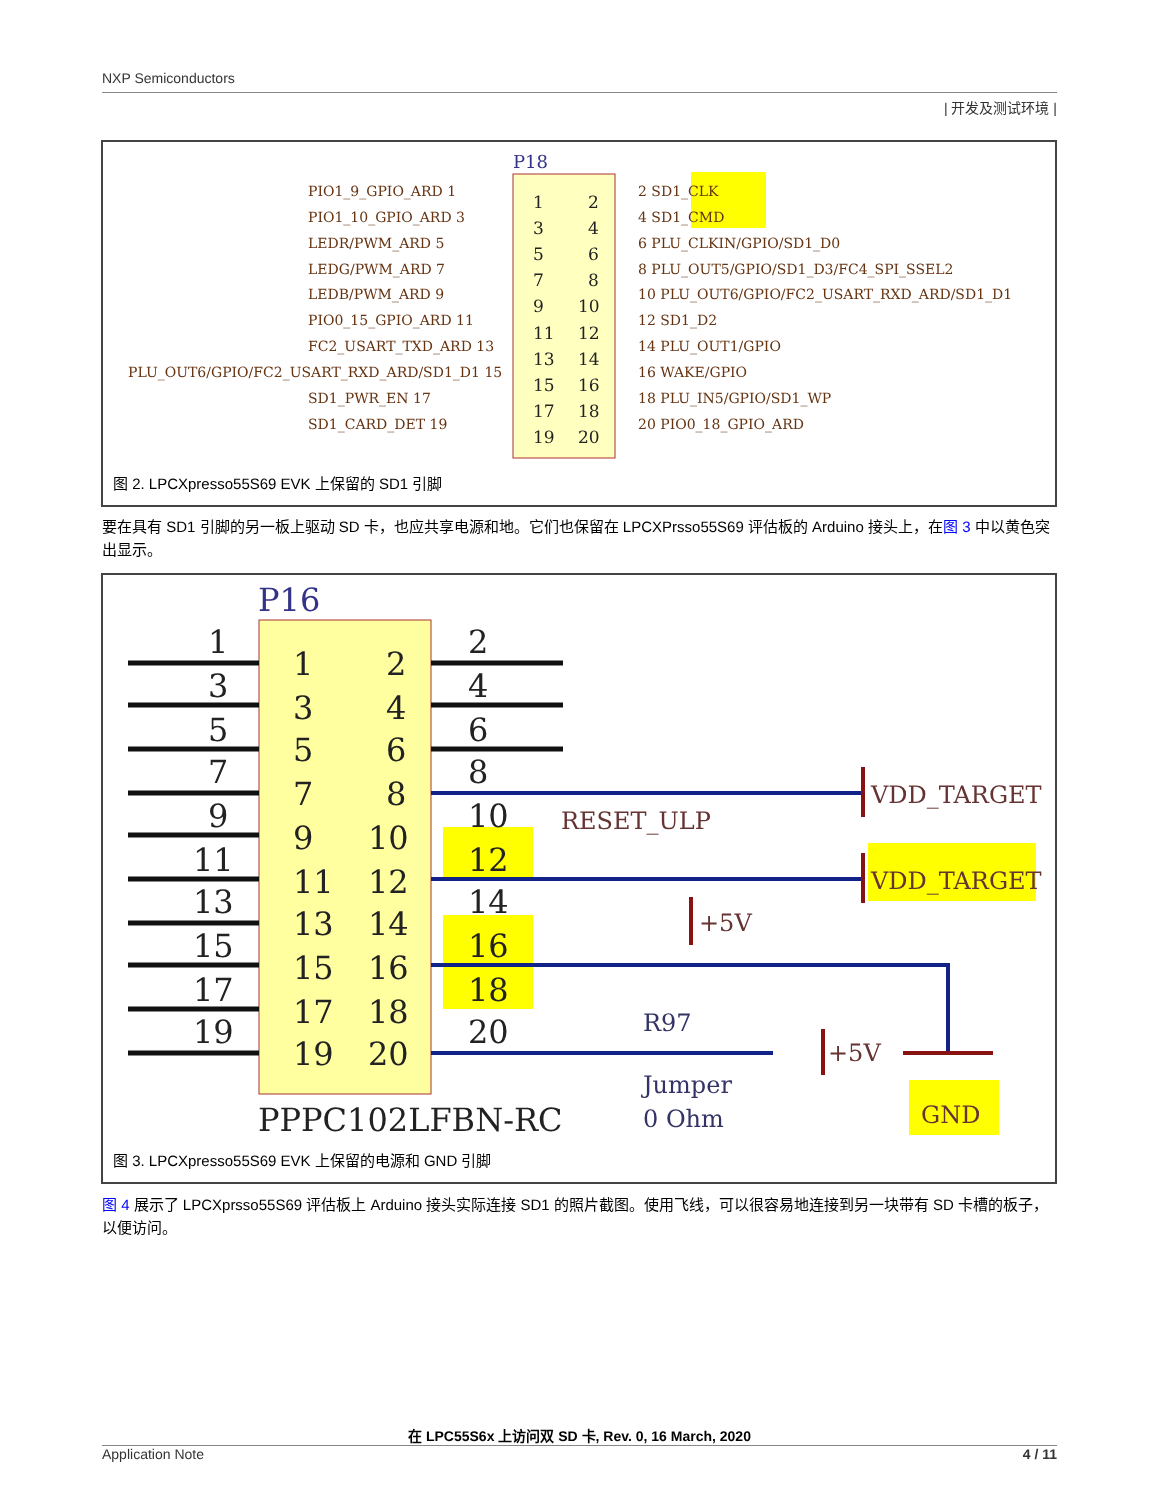NXP Semiconductors
| 开发及测试环境 |
P18
1
2
3
4
5
6
7
8
9
10
11
12
13
14
15
16
17
18
19
20
PIO1_9_GPIO_ARD 1
PIO1_10_GPIO_ARD 3
LEDR/PWM_ARD 5
LEDG/PWM_ARD 7
LEDB/PWM_ARD 9
PIO0_15_GPIO_ARD 11
FC2_USART_TXD_ARD 13
PLU_OUT6/GPIO/FC2_USART_RXD_ARD/SD1_D1 15
SD1_PWR_EN 17
SD1_CARD_DET 19
2 SD1_CLK
4 SD1_CMD
6 PLU_CLKIN/GPIO/SD1_D0
8 PLU_OUT5/GPIO/SD1_D3/FC4_SPI_SSEL2
10 PLU_OUT6/GPIO/FC2_USART_RXD_ARD/SD1_D1
12 SD1_D2
14 PLU_OUT1/GPIO
16 WAKE/GPIO
18 PLU_IN5/GPIO/SD1_WP
20 PIO0_18_GPIO_ARD
图 2. LPCXpresso55S69 EVK 上保留的 SD1 引脚
要在具有 SD1 引脚的另一板上驱动 SD 卡，也应共享电源和地。它们也保留在 LPCXPrsso55S69 评估板的 Arduino 接头上，在图 3 中以黄色突出显示。
P16
1
3
5
7
9
11
13
15
17
19
1
2
3
4
5
6
7
8
9
10
11
12
13
14
15
16
17
18
19
20
2
4
6
8
10
12
14
16
18
20
PPPC102LFBN-RC
VDD_TARGET
RESET_ULP
VDD_TARGET
+5V
+5V
R97
Jumper
0 Ohm
GND
图 3. LPCXpresso55S69 EVK 上保留的电源和 GND 引脚
图 4 展示了 LPCXprsso55S69 评估板上 Arduino 接头实际连接 SD1 的照片截图。使用飞线，可以很容易地连接到另一块带有 SD 卡槽的板子，以便访问。
在 LPC55S6x 上访问双 SD 卡, Rev. 0, 16 March, 2020
Application Note 4 / 11